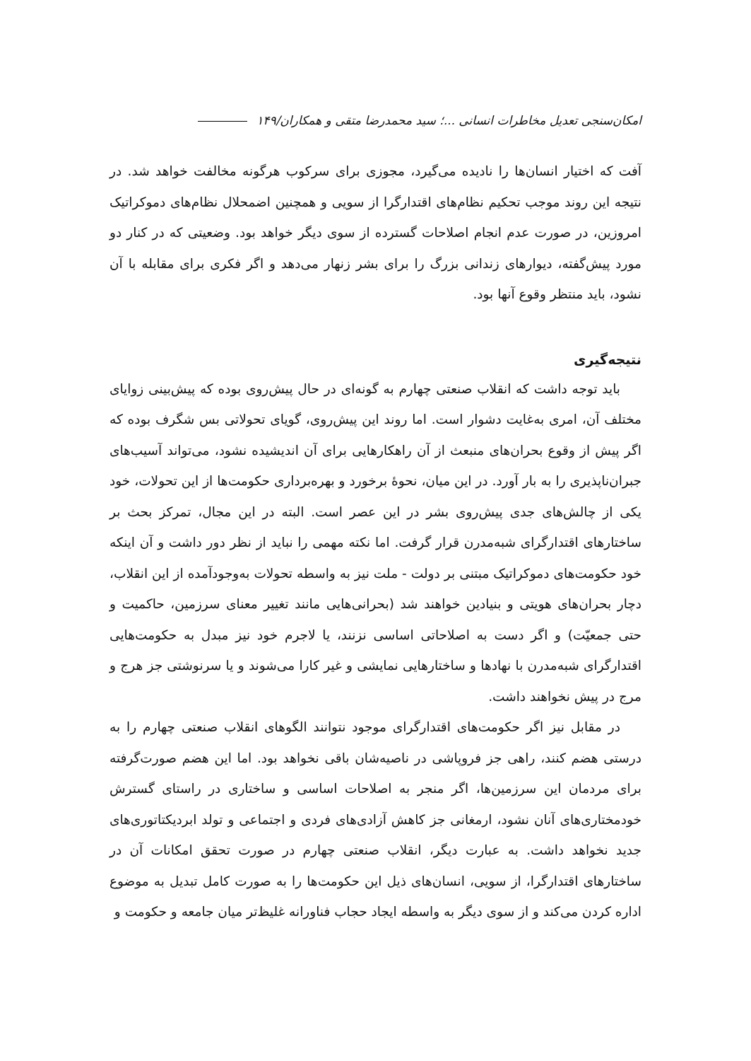امکان‌سنجی تعدیل مخاطرات انسانی ...؛ سید محمدرضا متقی و همکاران/۱۴۹
آفت که اختیار انسان‌ها را نادیده می‌گیرد، مجوزی برای سرکوب هرگونه مخالفت خواهد شد. در نتیجه این روند موجب تحکیم نظام‌های اقتدارگرا از سویی و همچنین اضمحلال نظام‌های دموکراتیک امروزین، در صورت عدم انجام اصلاحات گسترده از سوی دیگر خواهد بود. وضعیتی که در کنار دو مورد پیش‌گفته، دیوارهای زندانی بزرگ را برای بشر زنهار می‌دهد و اگر فکری برای مقابله با آن نشود، باید منتظر وقوع آنها بود.
نتیجه‌گیری
باید توجه داشت که انقلاب صنعتی چهارم به گونه‌ای در حال پیش‌روی بوده که پیش‌بینی زوایای مختلف آن، امری به‌غایت دشوار است. اما روند این پیش‌روی، گویای تحولاتی بس شگرف بوده که اگر پیش از وقوع بحران‌های منبعث از آن راهکارهایی برای آن اندیشیده نشود، می‌تواند آسیب‌های جبران‌ناپذیری را به بار آورد. در این میان، نحوهٔ برخورد و بهره‌برداری حکومت‌ها از این تحولات، خود یکی از چالش‌های جدی پیش‌روی بشر در این عصر است. البته در این مجال، تمرکز بحث بر ساختارهای اقتدارگرای شبه‌مدرن قرار گرفت. اما نکته مهمی را نباید از نظر دور داشت و آن اینکه خود حکومت‌های دموکراتیک مبتنی بر دولت - ملت نیز به واسطه تحولات به‌وجودآمده از این انقلاب، دچار بحران‌های هویتی و بنیادین خواهند شد (بحرانی‌هایی مانند تغییر معنای سرزمین، حاکمیت و حتی جمعیّت) و اگر دست به اصلاحاتی اساسی نزنند، یا لاجرم خود نیز مبدل به حکومت‌هایی اقتدارگرای شبه‌مدرن با نهادها و ساختارهایی نمایشی و غیر کارا می‌شوند و یا سرنوشتی جز هرج و مرج در پیش نخواهند داشت.
در مقابل نیز اگر حکومت‌های اقتدارگرای موجود نتوانند الگوهای انقلاب صنعتی چهارم را به درستی هضم کنند، راهی جز فروپاشی در ناصیه‌شان باقی نخواهد بود. اما این هضم صورت‌گرفته برای مردمان این سرزمین‌ها، اگر منجر به اصلاحات اساسی و ساختاری در راستای گسترش خودمختاری‌های آنان نشود، ارمغانی جز کاهش آزادی‌های فردی و اجتماعی و تولد ابردیکتاتوری‌های جدید نخواهد داشت. به عبارت دیگر، انقلاب صنعتی چهارم در صورت تحقق امکانات آن در ساختارهای اقتدارگرا، از سویی، انسان‌های ذیل این حکومت‌ها را به صورت کامل تبدیل به موضوع اداره کردن می‌کند و از سوی دیگر به واسطه ایجاد حجاب فناورانه غلیظ‌تر میان جامعه و حکومت و